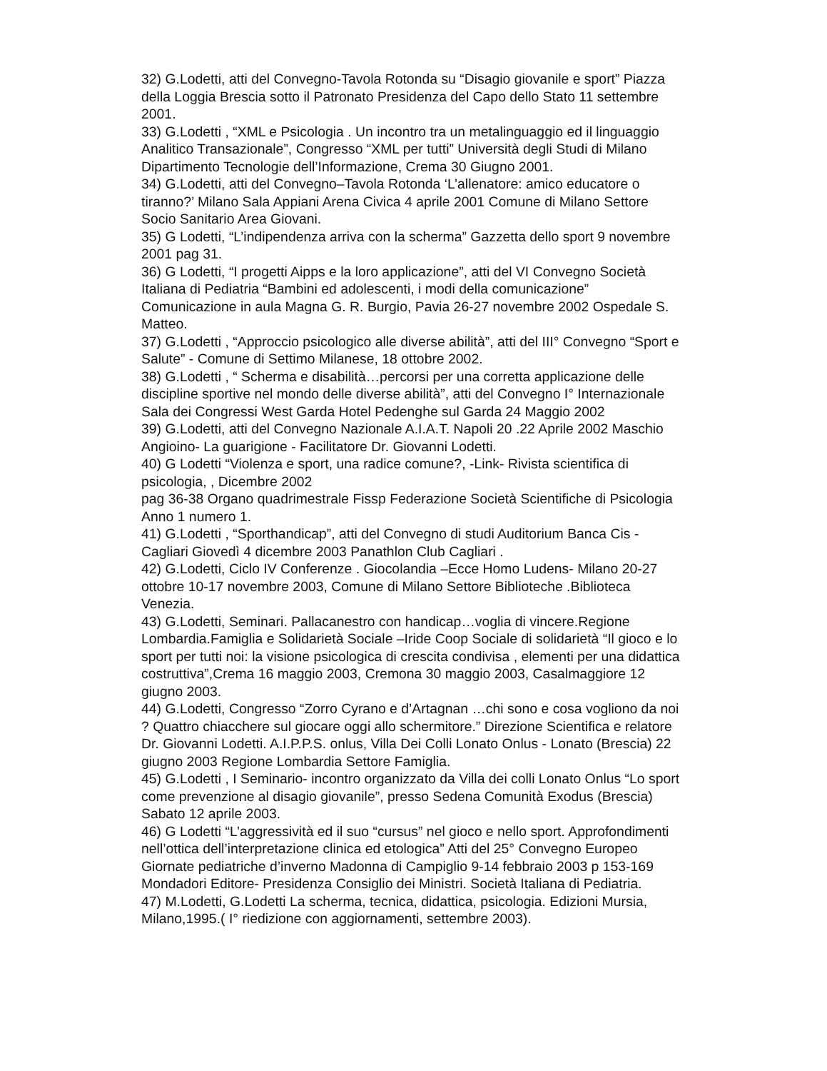32) G.Lodetti, atti del Convegno-Tavola Rotonda su “Disagio giovanile e sport” Piazza della Loggia Brescia sotto il Patronato Presidenza del Capo dello Stato 11 settembre 2001.
33) G.Lodetti , “XML e Psicologia . Un incontro tra un metalinguaggio ed il linguaggio Analitico Transazionale”, Congresso “XML per tutti” Università degli Studi di Milano Dipartimento Tecnologie dell’Informazione, Crema 30 Giugno 2001.
34) G.Lodetti, atti del Convegno–Tavola Rotonda ‘L’allenatore: amico educatore o tiranno?’ Milano Sala Appiani Arena Civica 4 aprile 2001 Comune di Milano Settore Socio Sanitario Area Giovani.
35) G Lodetti, “L’indipendenza arriva con la scherma” Gazzetta dello sport 9 novembre 2001 pag 31.
36) G Lodetti, “I progetti Aipps e la loro applicazione”, atti del VI Convegno Società Italiana di Pediatria “Bambini ed adolescenti, i modi della comunicazione” Comunicazione in aula Magna G. R. Burgio, Pavia 26-27 novembre 2002 Ospedale S. Matteo.
37) G.Lodetti , “Approccio psicologico alle diverse abilità”, atti del III° Convegno “Sport e Salute” - Comune di Settimo Milanese, 18 ottobre 2002.
38) G.Lodetti , “ Scherma e disabilità…percorsi per una corretta applicazione delle discipline sportive nel mondo delle diverse abilità”, atti del Convegno I° Internazionale Sala dei Congressi West Garda Hotel Pedenghe sul Garda 24 Maggio 2002
39) G.Lodetti, atti del Convegno Nazionale A.I.A.T. Napoli 20 .22 Aprile 2002 Maschio Angioino- La guarigione - Facilitatore Dr. Giovanni Lodetti.
40) G Lodetti “Violenza e sport, una radice comune?, -Link- Rivista scientifica di psicologia, , Dicembre 2002
pag 36-38 Organo quadrimestrale Fissp Federazione Società Scientifiche di Psicologia Anno 1 numero 1.
41) G.Lodetti , “Sporthandicap”, atti del Convegno di studi Auditorium Banca Cis - Cagliari Giovedì 4 dicembre 2003 Panathlon Club Cagliari .
42) G.Lodetti, Ciclo IV Conferenze . Giocolandia –Ecce Homo Ludens- Milano 20-27 ottobre 10-17 novembre 2003, Comune di Milano Settore Biblioteche .Biblioteca Venezia.
43) G.Lodetti, Seminari. Pallacanestro con handicap…voglia di vincere.Regione Lombardia.Famiglia e Solidarietà Sociale –Iride Coop Sociale di solidarietà “Il gioco e lo sport per tutti noi: la visione psicologica di crescita condivisa , elementi per una didattica costruttiva”,Crema 16 maggio 2003, Cremona 30 maggio 2003, Casalmaggiore 12 giugno 2003.
44) G.Lodetti, Congresso “Zorro Cyrano e d’Artagnan …chi sono e cosa vogliono da noi ? Quattro chiacchere sul giocare oggi allo schermitore.” Direzione Scientifica e relatore Dr. Giovanni Lodetti. A.I.P.P.S. onlus, Villa Dei Colli Lonato Onlus - Lonato (Brescia) 22 giugno 2003 Regione Lombardia Settore Famiglia.
45) G.Lodetti , I Seminario- incontro organizzato da Villa dei colli Lonato Onlus “Lo sport come prevenzione al disagio giovanile”, presso Sedena Comunità Exodus (Brescia) Sabato 12 aprile 2003.
46) G Lodetti “L’aggressività ed il suo “cursus” nel gioco e nello sport. Approfondimenti nell’ottica dell’interpretazione clinica ed etologica” Atti del 25° Convegno Europeo Giornate pediatriche d’inverno Madonna di Campiglio 9-14 febbraio 2003 p 153-169 Mondadori Editore- Presidenza Consiglio dei Ministri. Società Italiana di Pediatria.
47) M.Lodetti, G.Lodetti La scherma, tecnica, didattica, psicologia. Edizioni Mursia, Milano,1995.( I° riedizione con aggiornamenti, settembre 2003).